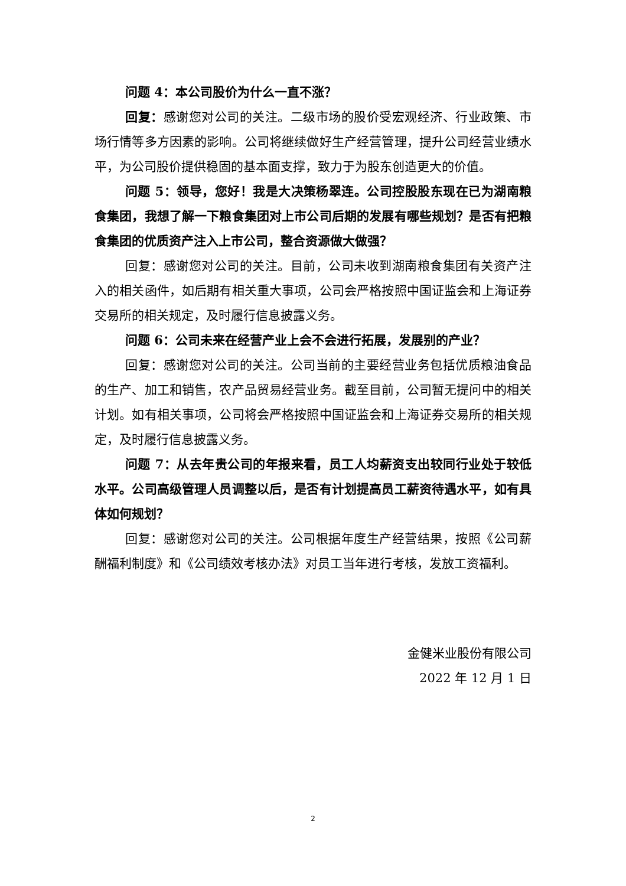问题 4：本公司股价为什么一直不涨？
回复：感谢您对公司的关注。二级市场的股价受宏观经济、行业政策、市场行情等多方因素的影响。公司将继续做好生产经营管理，提升公司经营业绩水平，为公司股价提供稳固的基本面支撑，致力于为股东创造更大的价值。
问题 5：领导，您好！我是大决策杨翠连。公司控股股东现在已为湖南粮食集团，我想了解一下粮食集团对上市公司后期的发展有哪些规划？是否有把粮食集团的优质资产注入上市公司，整合资源做大做强？
回复：感谢您对公司的关注。目前，公司未收到湖南粮食集团有关资产注入的相关函件，如后期有相关重大事项，公司会严格按照中国证监会和上海证券交易所的相关规定，及时履行信息披露义务。
问题 6：公司未来在经营产业上会不会进行拓展，发展别的产业？
回复：感谢您对公司的关注。公司当前的主要经营业务包括优质粮油食品的生产、加工和销售，农产品贸易经营业务。截至目前，公司暂无提问中的相关计划。如有相关事项，公司将会严格按照中国证监会和上海证券交易所的相关规定，及时履行信息披露义务。
问题 7：从去年贵公司的年报来看，员工人均薪资支出较同行业处于较低水平。公司高级管理人员调整以后，是否有计划提高员工薪资待遇水平，如有具体如何规划？
回复：感谢您对公司的关注。公司根据年度生产经营结果，按照《公司薪酬福利制度》和《公司绩效考核办法》对员工当年进行考核，发放工资福利。
金健米业股份有限公司
2022 年 12 月 1 日
2